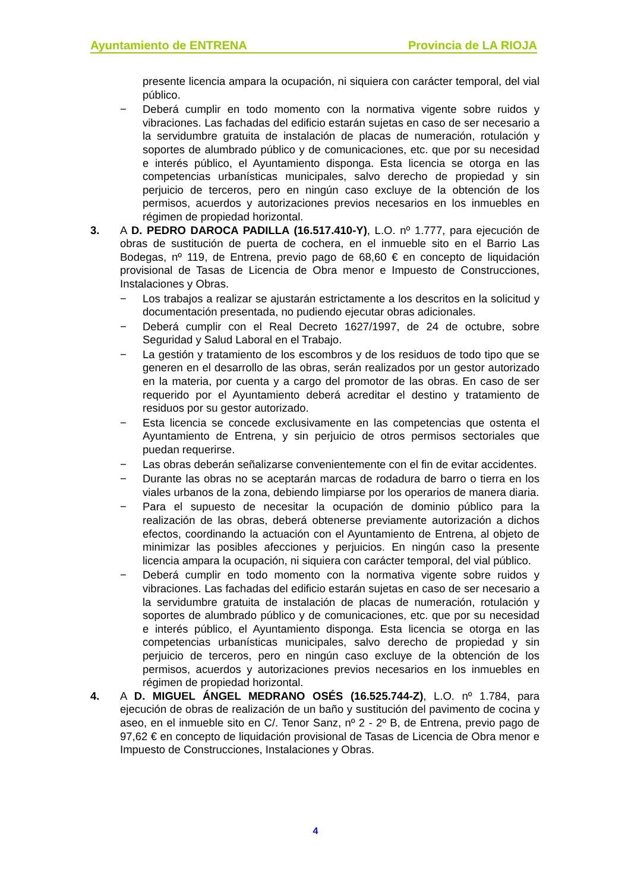Ayuntamiento de ENTRENA Provincia de LA RIOJA
presente licencia ampara la ocupación, ni siquiera con carácter temporal, del vial público.
− Deberá cumplir en todo momento con la normativa vigente sobre ruidos y vibraciones. Las fachadas del edificio estarán sujetas en caso de ser necesario a la servidumbre gratuita de instalación de placas de numeración, rotulación y soportes de alumbrado público y de comunicaciones, etc. que por su necesidad e interés público, el Ayuntamiento disponga. Esta licencia se otorga en las competencias urbanísticas municipales, salvo derecho de propiedad y sin perjuicio de terceros, pero en ningún caso excluye de la obtención de los permisos, acuerdos y autorizaciones previos necesarios en los inmuebles en régimen de propiedad horizontal.
3. A D. PEDRO DAROCA PADILLA (16.517.410-Y), L.O. nº 1.777, para ejecución de obras de sustitución de puerta de cochera, en el inmueble sito en el Barrio Las Bodegas, nº 119, de Entrena, previo pago de 68,60 € en concepto de liquidación provisional de Tasas de Licencia de Obra menor e Impuesto de Construcciones, Instalaciones y Obras.
− Los trabajos a realizar se ajustarán estrictamente a los descritos en la solicitud y documentación presentada, no pudiendo ejecutar obras adicionales.
− Deberá cumplir con el Real Decreto 1627/1997, de 24 de octubre, sobre Seguridad y Salud Laboral en el Trabajo.
− La gestión y tratamiento de los escombros y de los residuos de todo tipo que se generen en el desarrollo de las obras, serán realizados por un gestor autorizado en la materia, por cuenta y a cargo del promotor de las obras. En caso de ser requerido por el Ayuntamiento deberá acreditar el destino y tratamiento de residuos por su gestor autorizado.
− Esta licencia se concede exclusivamente en las competencias que ostenta el Ayuntamiento de Entrena, y sin perjuicio de otros permisos sectoriales que puedan requerirse.
− Las obras deberán señalizarse convenientemente con el fin de evitar accidentes.
− Durante las obras no se aceptarán marcas de rodadura de barro o tierra en los viales urbanos de la zona, debiendo limpiarse por los operarios de manera diaria.
− Para el supuesto de necesitar la ocupación de dominio público para la realización de las obras, deberá obtenerse previamente autorización a dichos efectos, coordinando la actuación con el Ayuntamiento de Entrena, al objeto de minimizar las posibles afecciones y perjuicios. En ningún caso la presente licencia ampara la ocupación, ni siquiera con carácter temporal, del vial público.
− Deberá cumplir en todo momento con la normativa vigente sobre ruidos y vibraciones. Las fachadas del edificio estarán sujetas en caso de ser necesario a la servidumbre gratuita de instalación de placas de numeración, rotulación y soportes de alumbrado público y de comunicaciones, etc. que por su necesidad e interés público, el Ayuntamiento disponga. Esta licencia se otorga en las competencias urbanísticas municipales, salvo derecho de propiedad y sin perjuicio de terceros, pero en ningún caso excluye de la obtención de los permisos, acuerdos y autorizaciones previos necesarios en los inmuebles en régimen de propiedad horizontal.
4. A D. MIGUEL ÁNGEL MEDRANO OSÉS (16.525.744-Z), L.O. nº 1.784, para ejecución de obras de realización de un baño y sustitución del pavimento de cocina y aseo, en el inmueble sito en C/. Tenor Sanz, nº 2 - 2º B, de Entrena, previo pago de 97,62 € en concepto de liquidación provisional de Tasas de Licencia de Obra menor e Impuesto de Construcciones, Instalaciones y Obras.
4